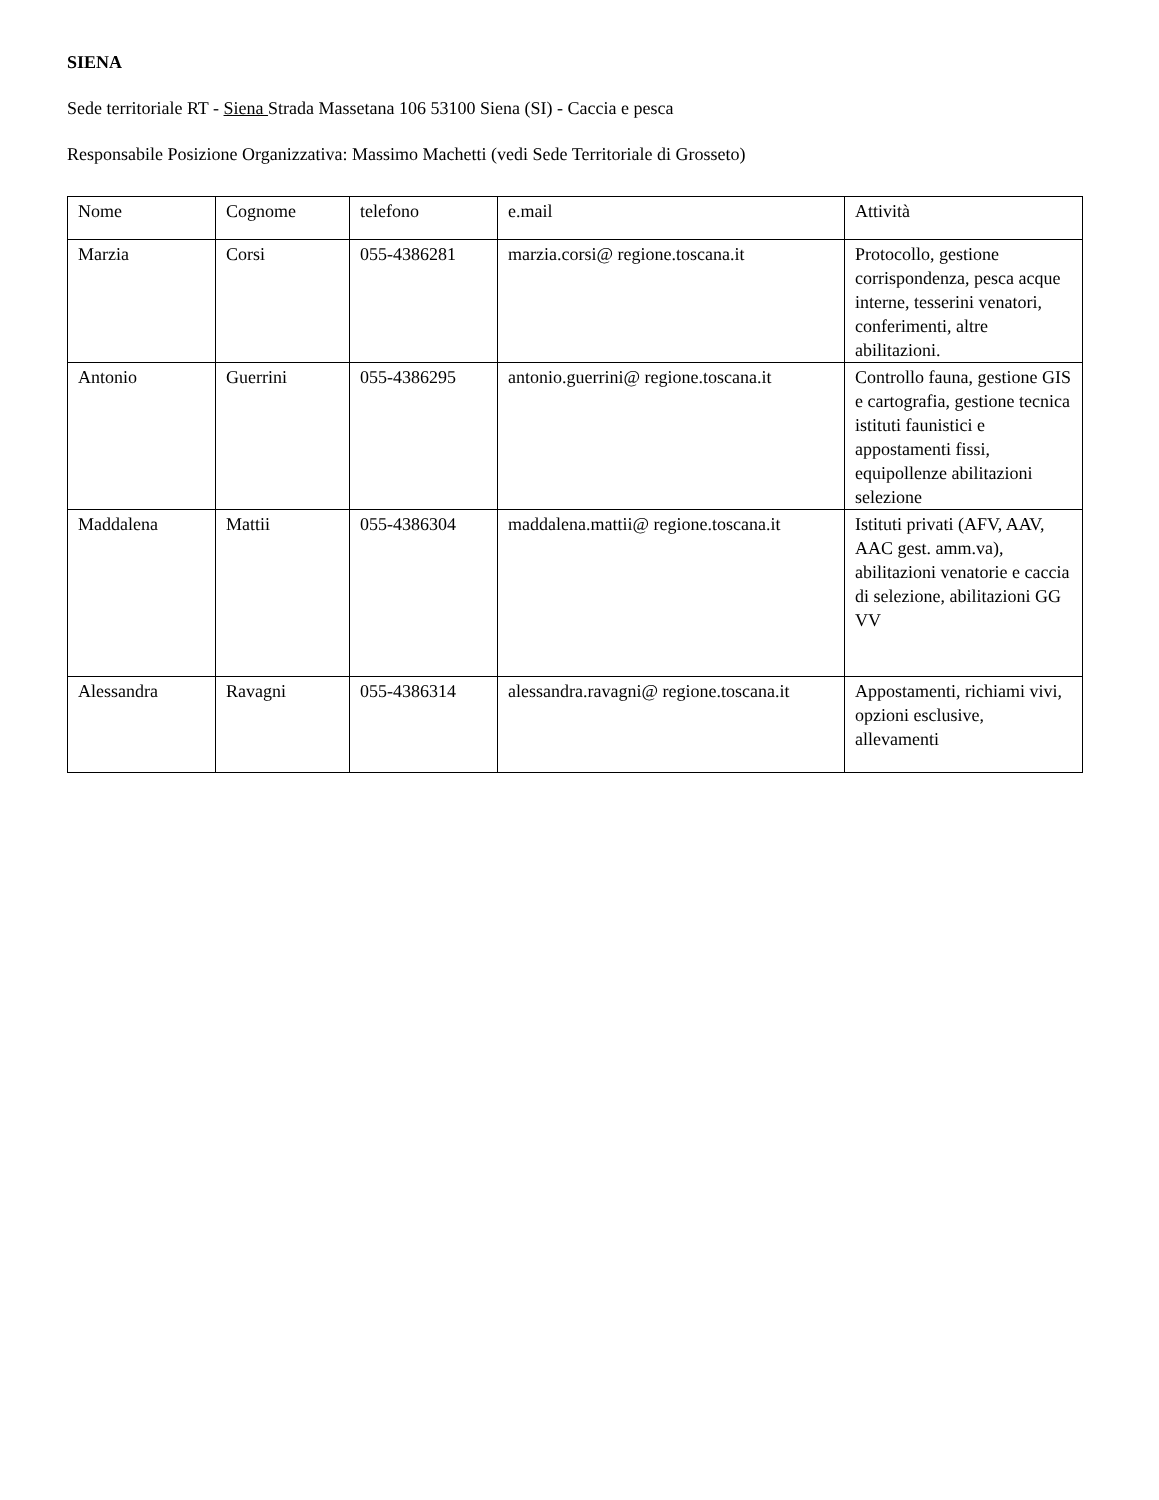SIENA
Sede territoriale RT - Siena Strada Massetana 106 53100 Siena (SI) - Caccia e pesca
Responsabile Posizione Organizzativa: Massimo Machetti (vedi Sede Territoriale di Grosseto)
| Nome | Cognome | telefono | e.mail | Attività |
| Marzia | Corsi | 055-4386281 | marzia.corsi@ regione.toscana.it | Protocollo, gestione corrispondenza, pesca acque interne, tesserini venatori, conferimenti, altre abilitazioni. |
| Antonio | Guerrini | 055-4386295 | antonio.guerrini@ regione.toscana.it | Controllo fauna, gestione GIS e cartografia, gestione tecnica istituti faunistici e appostamenti fissi, equipollenze abilitazioni selezione |
| Maddalena | Mattii | 055-4386304 | maddalena.mattii@ regione.toscana.it | Istituti privati (AFV, AAV, AAC gest. amm.va), abilitazioni venatorie e caccia di selezione, abilitazioni GG VV |
| Alessandra | Ravagni | 055-4386314 | alessandra.ravagni@ regione.toscana.it | Appostamenti, richiami vivi, opzioni esclusive, allevamenti |